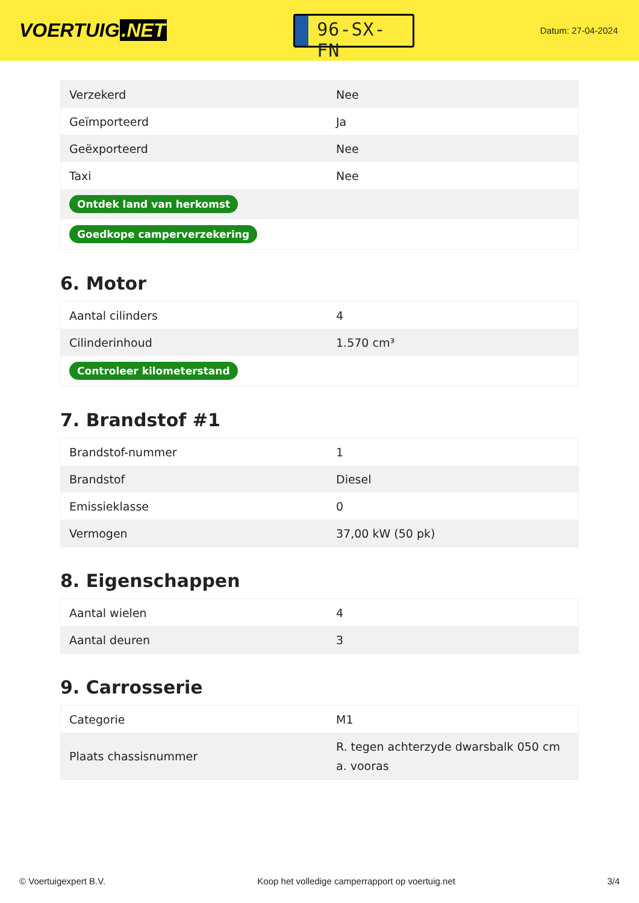VOERTUIG.NET
96-SX-FN
Datum: 27-04-2024
| Verzekerd | Nee |
| Geïmporteerd | Ja |
| Geëxporteerd | Nee |
| Taxi | Nee |
| Ontdek land van herkomst | |
| Goedkope camperverzekering | |
6. Motor
| Aantal cilinders | 4 |
| Cilinderinhoud | 1.570 cm³ |
| Controleer kilometerstand | |
7. Brandstof #1
| Brandstof-nummer | 1 |
| Brandstof | Diesel |
| Emissieklasse | 0 |
| Vermogen | 37,00 kW (50 pk) |
8. Eigenschappen
| Aantal wielen | 4 |
| Aantal deuren | 3 |
9. Carrosserie
| Categorie | M1 |
| Plaats chassisnummer | R. tegen achterzyde dwarsbalk 050 cm a. vooras |
© Voertuigexpert B.V. Koop het volledige camperrapport op voertuig.net 3/4